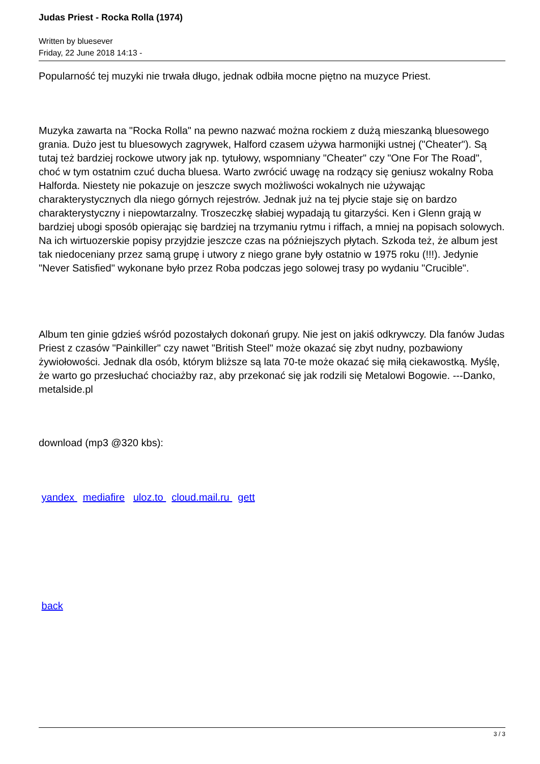Judas Priest - Rocka Rolla (1974)
Written by bluesever
Friday, 22 June 2018 14:13 -
Popularność tej muzyki nie trwała długo, jednak odbiła mocne piętno na muzyce Priest.
Muzyka zawarta na "Rocka Rolla" na pewno nazwać można rockiem z dużą mieszanką bluesowego grania. Dużo jest tu bluesowych zagrywek, Halford czasem używa harmonijki ustnej ("Cheater"). Są tutaj też bardziej rockowe utwory jak np. tytułowy, wspomniany "Cheater" czy "One For The Road", choć w tym ostatnim czuć ducha bluesa. Warto zwrócić uwagę na rodzący się geniusz wokalny Roba Halforda. Niestety nie pokazuje on jeszcze swych możliwości wokalnych nie używając charakterystycznych dla niego górnych rejestrów. Jednak już na tej płycie staje się on bardzo charakterystyczny i niepowtarzalny. Troszeczkę słabiej wypadają tu gitarzyści. Ken i Glenn grają w bardziej ubogi sposób opierając się bardziej na trzymaniu rytmu i riffach, a mniej na popisach solowych. Na ich wirtuozerskie popisy przyjdzie jeszcze czas na późniejszych płytach. Szkoda też, że album jest tak niedoceniany przez samą grupę i utwory z niego grane były ostatnio w 1975 roku (!!!). Jedynie "Never Satisfied" wykonane było przez Roba podczas jego solowej trasy po wydaniu "Crucible".
Album ten ginie gdzieś wśród pozostałych dokonań grupy. Nie jest on jakiś odkrywczy. Dla fanów Judas Priest z czasów "Painkiller" czy nawet "British Steel" może okazać się zbyt nudny, pozbawiony żywiołowości. Jednak dla osób, którym bliższe są lata 70-te może okazać się miłą ciekawostką. Myślę, że warto go przesłuchać chociażby raz, aby przekonać się jak rodzili się Metalowi Bogowie. ---Danko, metalside.pl
download (mp3 @320 kbs):
yandex mediafire uloz.to cloud.mail.ru gett
back
3 / 3